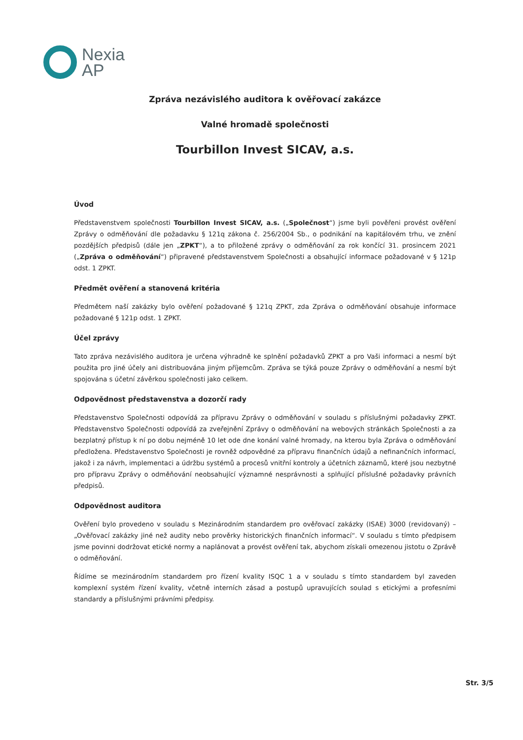Nexia
AP
Zpráva nezávislého auditora k ověřovací zakázce
Valné hromadě společnosti
Tourbillon Invest SICAV, a.s.
Úvod
Představenstvem společnosti Tourbillon Invest SICAV, a.s. („Společnost“) jsme byli pověřeni provést ověření Zprávy o odměňování dle požadavku § 121q zákona č. 256/2004 Sb., o podnikání na kapitálovém trhu, ve znění pozdějších předpisů (dále jen „ZPKT“), a to přiložené zprávy o odměňování za rok končící 31. prosincem 2021 („Zpráva o odměňování“) připravené představenstvem Společnosti a obsahující informace požadované v § 121p odst. 1 ZPKT.
Předmět ověření a stanovená kritéria
Předmětem naší zakázky bylo ověření požadované § 121q ZPKT, zda Zpráva o odměňování obsahuje informace požadované § 121p odst. 1 ZPKT.
Účel zprávy
Tato zpráva nezávislého auditora je určena výhradně ke splnění požadavků ZPKT a pro Vaši informaci a nesmí být použita pro jiné účely ani distribuována jiným příjemcům. Zpráva se týká pouze Zprávy o odměňování a nesmí být spojována s účetní závěrkou společnosti jako celkem.
Odpovědnost představenstva a dozorčí rady
Představenstvo Společnosti odpovídá za přípravu Zprávy o odměňování v souladu s příslušnými požadavky ZPKT. Představenstvo Společnosti odpovídá za zveřejnění Zprávy o odměňování na webových stránkách Společnosti a za bezplatný přístup k ní po dobu nejméně 10 let ode dne konání valné hromady, na kterou byla Zpráva o odměňování předložena. Představenstvo Společnosti je rovněž odpovědné za přípravu finančních údajů a nefinančních informací, jakož i za návrh, implementaci a údržbu systémů a procesů vnitřní kontroly a účetních záznamů, které jsou nezbytné pro přípravu Zprávy o odměňování neobsahující významné nesprávnosti a splňující příslušné požadavky právních předpisů.
Odpovědnost auditora
Ověření bylo provedeno v souladu s Mezinárodním standardem pro ověřovací zakázky (ISAE) 3000 (revidovaný) – „Ověřovací zakázky jiné než audity nebo prověrky historických finančních informací“. V souladu s tímto předpisem jsme povinni dodržovat etické normy a naplánovat a provést ověření tak, abychom získali omezenou jistotu o Zprávě o odměňování.
Řídíme se mezinárodním standardem pro řízení kvality ISQC 1 a v souladu s tímto standardem byl zaveden komplexní systém řízení kvality, včetně interních zásad a postupů upravujících soulad s etickými a profesními standardy a příslušnými právními předpisy.
Str. 3/5